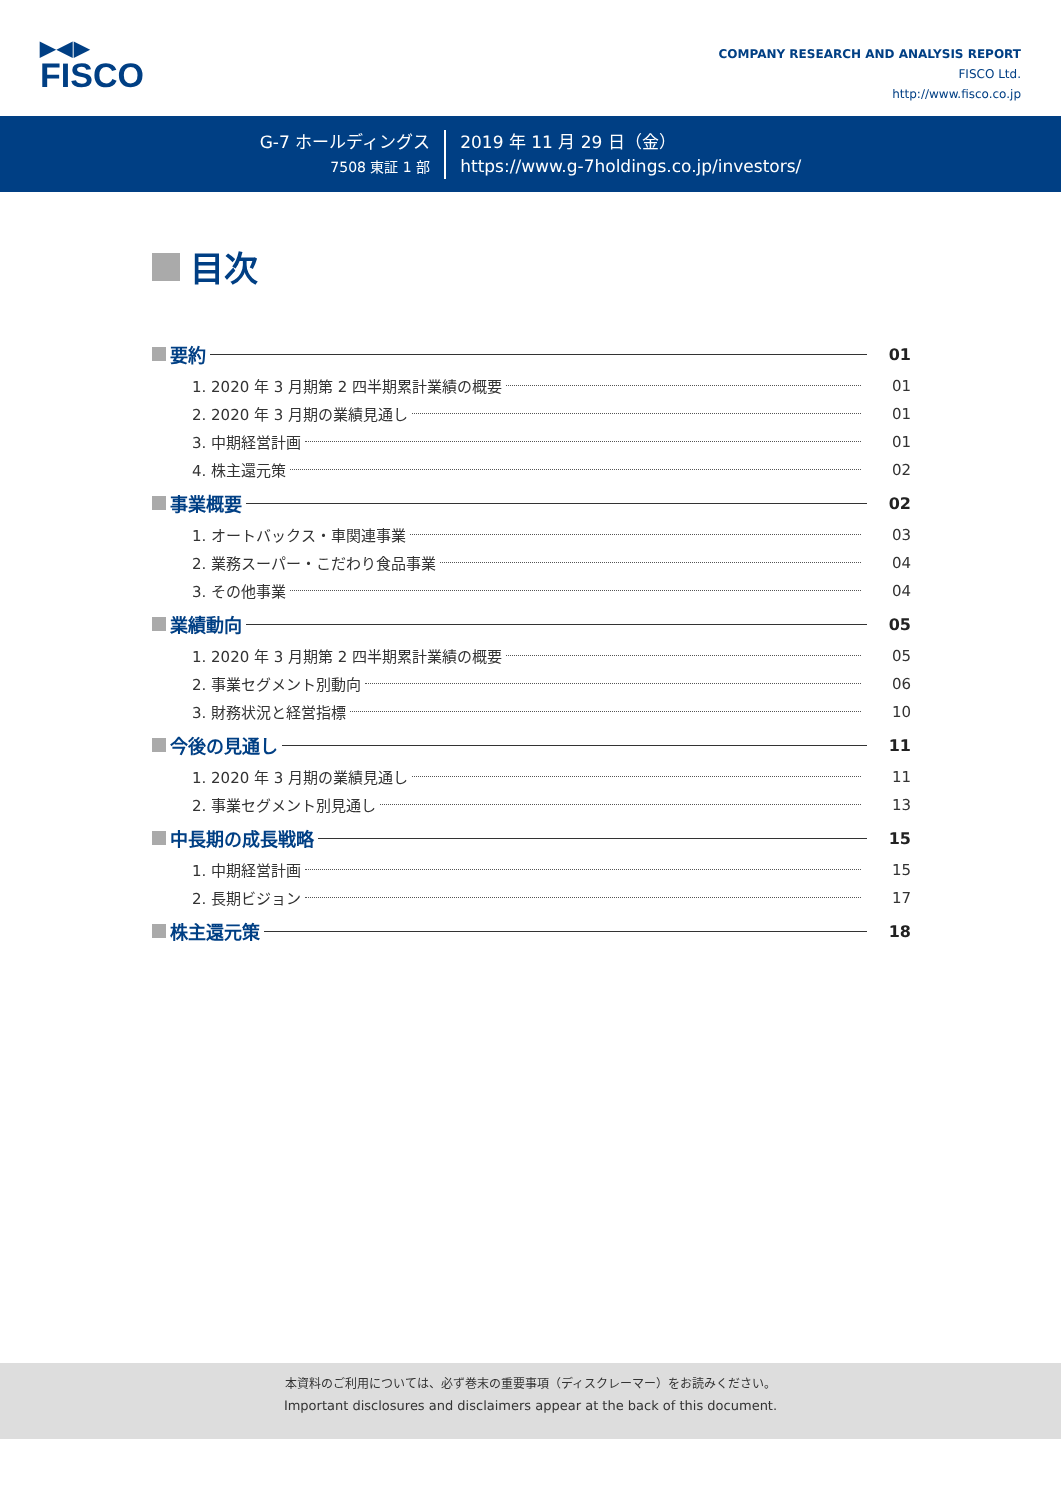▶◀▶
FISCO
COMPANY RESEARCH AND ANALYSIS REPORT
FISCO Ltd.
http://www.fisco.co.jp
G-7 ホールディングス
7508 東証 1 部
2019 年 11 月 29 日（金）
https://www.g-7holdings.co.jp/investors/
目次
要約
01
1. 2020 年 3 月期第 2 四半期累計業績の概要
01
2. 2020 年 3 月期の業績見通し
01
3. 中期経営計画
01
4. 株主還元策
02
事業概要
02
1. オートバックス・車関連事業
03
2. 業務スーパー・こだわり食品事業
04
3. その他事業
04
業績動向
05
1. 2020 年 3 月期第 2 四半期累計業績の概要
05
2. 事業セグメント別動向
06
3. 財務状況と経営指標
10
今後の見通し
11
1. 2020 年 3 月期の業績見通し
11
2. 事業セグメント別見通し
13
中長期の成長戦略
15
1. 中期経営計画
15
2. 長期ビジョン
17
株主還元策
18
本資料のご利用については、必ず巻末の重要事項（ディスクレーマー）をお読みください。
Important disclosures and disclaimers appear at the back of this document.